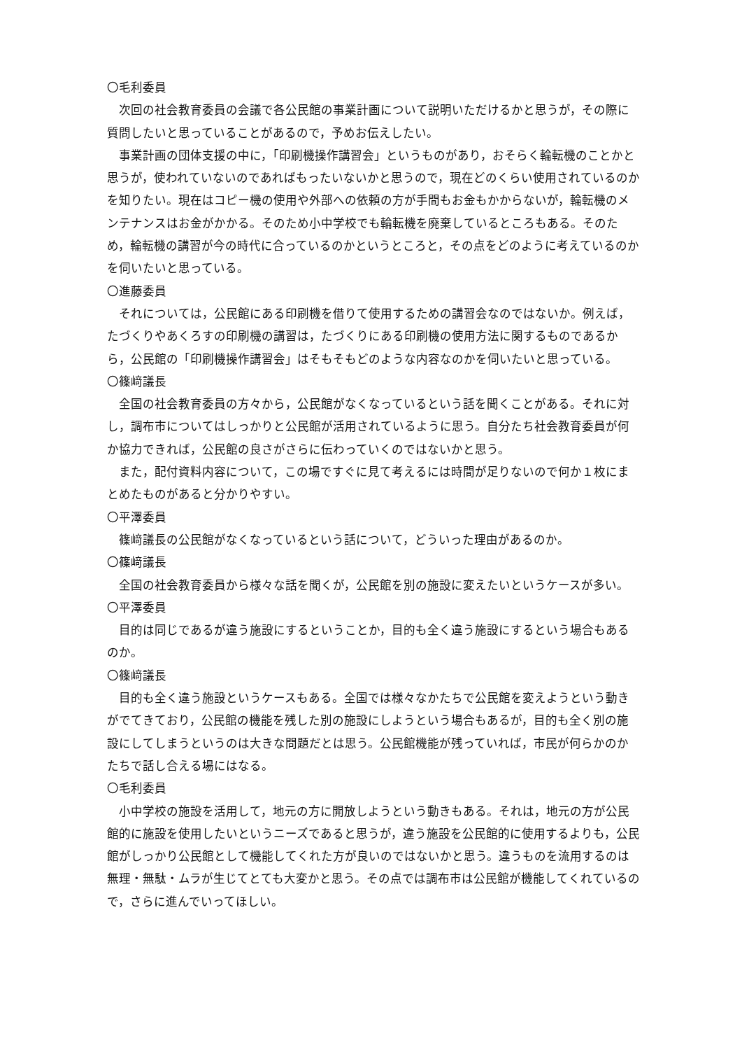〇毛利委員
次回の社会教育委員の会議で各公民館の事業計画について説明いただけるかと思うが，その際に質問したいと思っていることがあるので，予めお伝えしたい。
事業計画の団体支援の中に，「印刷機操作講習会」というものがあり，おそらく輪転機のことかと思うが，使われていないのであればもったいないかと思うので，現在どのくらい使用されているのかを知りたい。現在はコピー機の使用や外部への依頼の方が手間もお金もかからないが，輪転機のメンテナンスはお金がかかる。そのため小中学校でも輪転機を廃棄しているところもある。そのため，輪転機の講習が今の時代に合っているのかというところと，その点をどのように考えているのかを伺いたいと思っている。
〇進藤委員
それについては，公民館にある印刷機を借りて使用するための講習会なのではないか。例えば，たづくりやあくろすの印刷機の講習は，たづくりにある印刷機の使用方法に関するものであるから，公民館の「印刷機操作講習会」はそもそもどのような内容なのかを伺いたいと思っている。
〇篠﨑議長
全国の社会教育委員の方々から，公民館がなくなっているという話を聞くことがある。それに対し，調布市についてはしっかりと公民館が活用されているように思う。自分たち社会教育委員が何か協力できれば，公民館の良さがさらに伝わっていくのではないかと思う。
また，配付資料内容について，この場ですぐに見て考えるには時間が足りないので何か１枚にまとめたものがあると分かりやすい。
〇平澤委員
篠﨑議長の公民館がなくなっているという話について，どういった理由があるのか。
〇篠﨑議長
全国の社会教育委員から様々な話を聞くが，公民館を別の施設に変えたいというケースが多い。
〇平澤委員
目的は同じであるが違う施設にするということか，目的も全く違う施設にするという場合もあるのか。
〇篠﨑議長
目的も全く違う施設というケースもある。全国では様々なかたちで公民館を変えようという動きがでてきており，公民館の機能を残した別の施設にしようという場合もあるが，目的も全く別の施設にしてしまうというのは大きな問題だとは思う。公民館機能が残っていれば，市民が何らかのかたちで話し合える場にはなる。
〇毛利委員
小中学校の施設を活用して，地元の方に開放しようという動きもある。それは，地元の方が公民館的に施設を使用したいというニーズであると思うが，違う施設を公民館的に使用するよりも，公民館がしっかり公民館として機能してくれた方が良いのではないかと思う。違うものを流用するのは無理・無駄・ムラが生じてとても大変かと思う。その点では調布市は公民館が機能してくれているので，さらに進んでいってほしい。